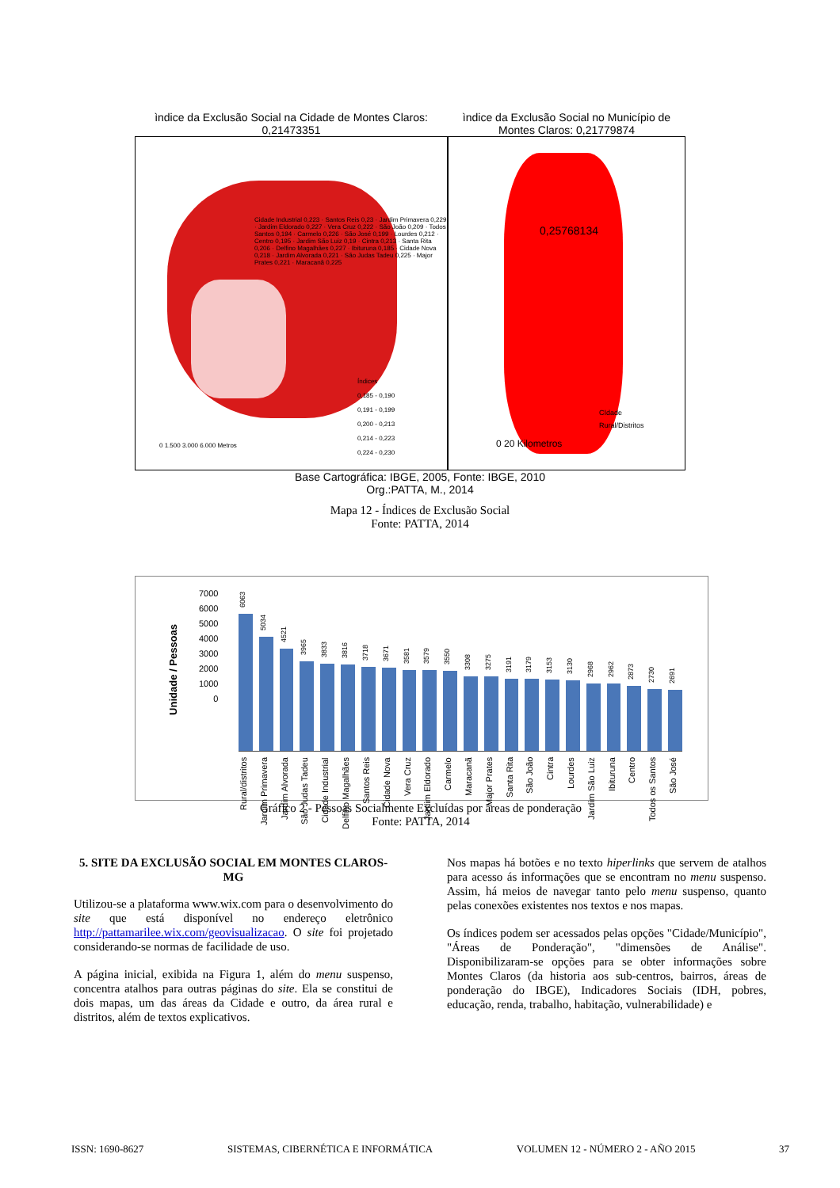ìndice da Exclusão Social na Cidade de Montes Claros: 0,21473351
Índices
0,185 - 0,190
0,191 - 0,199
0,200 - 0,213
0,214 - 0,223
0,224 - 0,230
0 1.500 3.000 6.000 Metros
Cidade Industrial 0,223 · Santos Reis 0,23 · Jardim Primavera 0,229 · Jardim Eldorado 0,227 · Vera Cruz 0,222 · São João 0,209 · Todos Santos 0,194 · Carmelo 0,226 · São José 0,199 · Lourdes 0,212 · Centro 0,195 · Jardim São Luiz 0,19 · Cintra 0,213 · Santa Rita 0,206 · Delfino Magalhães 0,227 · Ibituruna 0,185 · Cidade Nova 0,218 · Jardim Alvorada 0,221 · São Judas Tadeu 0,225 · Major Prates 0,221 · Maracanã 0,225
ìndice da Exclusão Social no Município de Montes Claros: 0,21779874
0,25768134
CIdade
Rural/Distritos
0 20 Kilometros
Base Cartográfica: IBGE, 2005, Fonte: IBGE, 2010
Org.:PATTA, M., 2014
Mapa 12 - Índices de Exclusão Social
Fonte: PATTA, 2014
Unidade / Pessoas
7000
6000
5000
4000
3000
2000
1000
0
6063
5034
4521
3965
3833
3816
3718
3671
3581
3579
3550
3308
3275
3191
3179
3153
3130
2968
2962
2873
2730
2691
Rural/distritos
Jardim Primavera
Jardim Alvorada
São Judas Tadeu
Cidade Industrial
Delfino Magalhães
Santos Reis
Cidade Nova
Vera Cruz
Jardim Eldorado
Carmelo
Maracanã
Major Prates
Santa Rita
São João
Cintra
Lourdes
Jardim São Luiz
Ibituruna
Centro
Todos os Santos
São José
Gráfico 2 - Pessoas Socialmente Excluídas por áreas de ponderação
Fonte: PATTA, 2014
5. SITE DA EXCLUSÃO SOCIAL EM MONTES CLAROS-MG
Utilizou-se a plataforma www.wix.com para o desenvolvimento do site que está disponível no endereço eletrônico http://pattamarilee.wix.com/geovisualizacao. O site foi projetado considerando-se normas de facilidade de uso.
A página inicial, exibida na Figura 1, além do menu suspenso, concentra atalhos para outras páginas do site. Ela se constitui de dois mapas, um das áreas da Cidade e outro, da área rural e distritos, além de textos explicativos.
Nos mapas há botões e no texto hiperlinks que servem de atalhos para acesso ás informações que se encontram no menu suspenso. Assim, há meios de navegar tanto pelo menu suspenso, quanto pelas conexões existentes nos textos e nos mapas.
Os índices podem ser acessados pelas opções "Cidade/Município", "Áreas de Ponderação", "dimensões de Análise". Disponibilizaram-se opções para se obter informações sobre Montes Claros (da historia aos sub-centros, bairros, áreas de ponderação do IBGE), Indicadores Sociais (IDH, pobres, educação, renda, trabalho, habitação, vulnerabilidade) e
ISSN: 1690-8627 SISTEMAS, CIBERNÉTICA E INFORMÁTICA VOLUMEN 12 - NÚMERO 2 - AÑO 2015 37